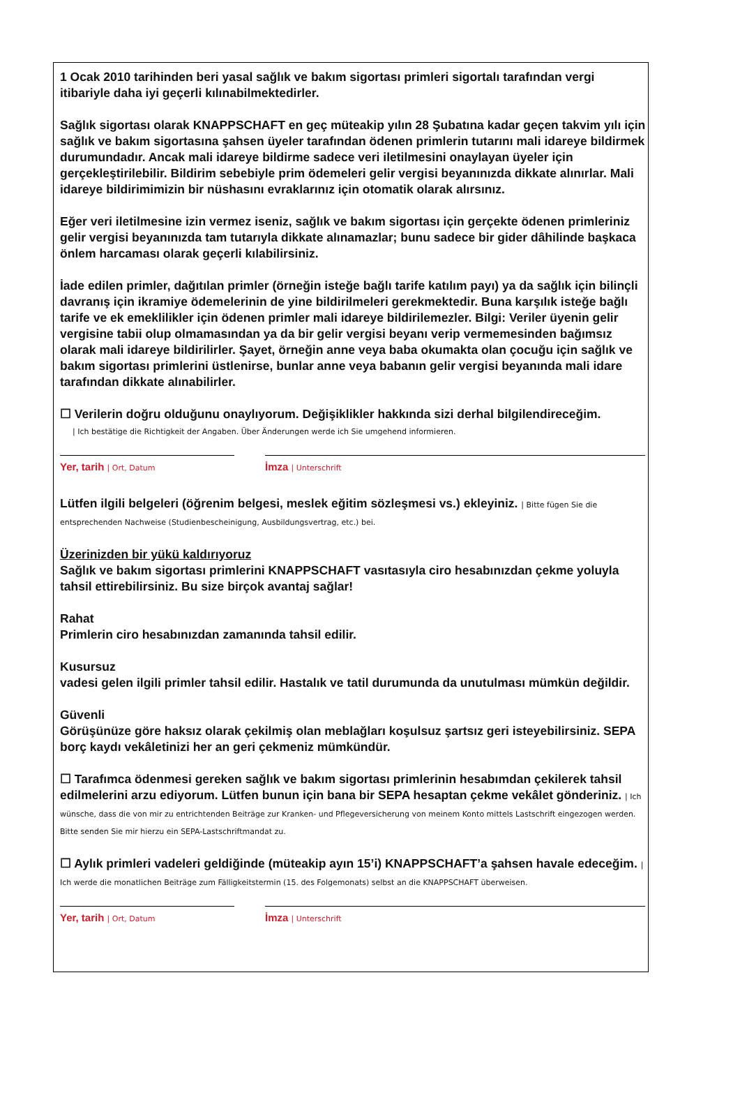1 Ocak 2010 tarihinden beri yasal sağlık ve bakım sigortası primleri sigortalı tarafından vergi itibariyle daha iyi geçerli kılınabilmektedirler.
Sağlık sigortası olarak KNAPPSCHAFT en geç müteakip yılın 28 Şubatına kadar geçen takvim yılı için sağlık ve bakım sigortasına şahsen üyeler tarafından ödenen primlerin tutarını mali idareye bildirmek durumundadır. Ancak mali idareye bildirme sadece veri iletilmesini onaylayan üyeler için gerçekleştirilebilir. Bildirim sebebiyle prim ödemeleri gelir vergisi beyanınızda dikkate alınırlar. Mali idareye bildirimimizin bir nüshasını evraklarınız için otomatik olarak alırsınız.
Eğer veri iletilmesine izin vermez iseniz, sağlık ve bakım sigortası için gerçekte ödenen primleriniz gelir vergisi beyanınızda tam tutarıyla dikkate alınamazlar; bunu sadece bir gider dâhilinde başkaca önlem harcaması olarak geçerli kılabilirsiniz.
İade edilen primler, dağıtılan primler (örneğin isteğe bağlı tarife katılım payı) ya da sağlık için bilinçli davranış için ikramiye ödemelerinin de yine bildirilmeleri gerekmektedir. Buna karşılık isteğe bağlı tarife ve ek emeklilikler için ödenen primler mali idareye bildirilemezler. Bilgi: Veriler üyenin gelir vergisine tabii olup olmamasından ya da bir gelir vergisi beyanı verip vermemesinden bağımsız olarak mali idareye bildirilirler. Şayet, örneğin anne veya baba okumakta olan çocuğu için sağlık ve bakım sigortası primlerini üstlenirse, bunlar anne veya babanın gelir vergisi beyanında mali idare tarafından dikkate alınabilirler.
☐ Verilerin doğru olduğunu onaylıyorum. Değişiklikler hakkında sizi derhal bilgilendireceğim.
| Ich bestätige die Richtigkeit der Angaben. Über Änderungen werde ich Sie umgehend informieren.
Yer, tarih | Ort, Datum
İmza | Unterschrift
Lütfen ilgili belgeleri (öğrenim belgesi, meslek eğitim sözleşmesi vs.) ekleyiniz. | Bitte fügen Sie die entsprechenden Nachweise (Studienbescheinigung, Ausbildungsvertrag, etc.) bei.
Üzerinizden bir yükü kaldırıyoruz
Sağlık ve bakım sigortası primlerini KNAPPSCHAFT vasıtasıyla ciro hesabınızdan çekme yoluyla tahsil ettirebilirsiniz. Bu size birçok avantaj sağlar!
Rahat
Primlerin ciro hesabınızdan zamanında tahsil edilir.
Kusursuz
vadesi gelen ilgili primler tahsil edilir. Hastalık ve tatil durumunda da unutulması mümkün değildir.
Güvenli
Görüşünüze göre haksız olarak çekilmiş olan meblağları koşulsuz şartsız geri isteyebilirsiniz. SEPA borç kaydı vekâletinizi her an geri çekmeniz mümkündür.
☐ Tarafımca ödenmesi gereken sağlık ve bakım sigortası primlerinin hesabımdan çekilerek tahsil edilmelerini arzu ediyorum. Lütfen bunun için bana bir SEPA hesaptan çekme vekâlet gönderiniz. | Ich wünsche, dass die von mir zu entrichtenden Beiträge zur Kranken- und Pflegeversicherung von meinem Konto mittels Lastschrift eingezogen werden. Bitte senden Sie mir hierzu ein SEPA-Lastschriftmandat zu.
☐ Aylık primleri vadeleri geldiğinde (müteakip ayın 15’i) KNAPPSCHAFT’a şahsen havale edeceğim. | Ich werde die monatlichen Beiträge zum Fälligkeitstermin (15. des Folgemonats) selbst an die KNAPPSCHAFT überweisen.
Yer, tarih | Ort, Datum
İmza | Unterschrift